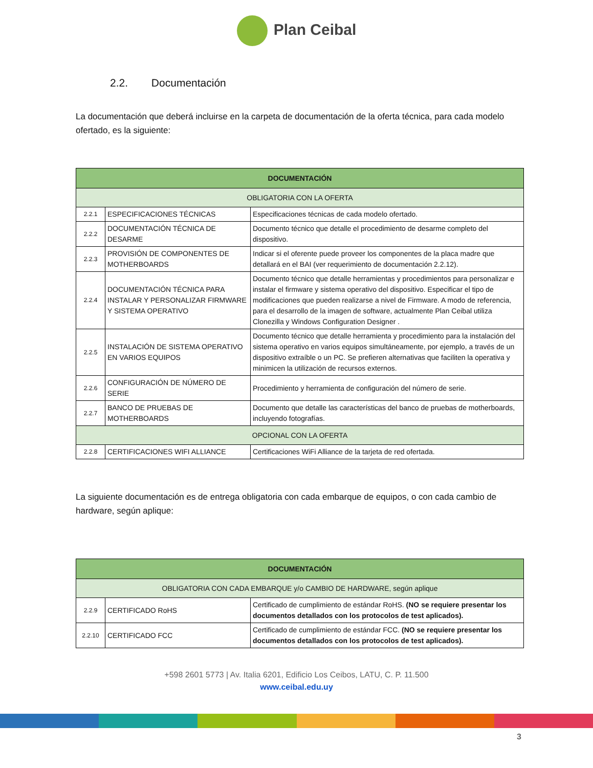Plan Ceibal
2.2. Documentación
La documentación que deberá incluirse en la carpeta de documentación de la oferta técnica, para cada modelo ofertado, es la siguiente:
| DOCUMENTACIÓN | | |
| --- | --- | --- |
| OBLIGATORIA CON LA OFERTA | | |
| 2.2.1 | ESPECIFICACIONES TÉCNICAS | Especificaciones técnicas de cada modelo ofertado. |
| 2.2.2 | DOCUMENTACIÓN TÉCNICA DE DESARME | Documento técnico que detalle el procedimiento de desarme completo del dispositivo. |
| 2.2.3 | PROVISIÓN DE COMPONENTES DE MOTHERBOARDS | Indicar si el oferente puede proveer los componentes de la placa madre que detallará en el BAI (ver requerimiento de documentación 2.2.12). |
| 2.2.4 | DOCUMENTACIÓN TÉCNICA PARA INSTALAR Y PERSONALIZAR FIRMWARE Y SISTEMA OPERATIVO | Documento técnico que detalle herramientas y procedimientos para personalizar e instalar el firmware y sistema operativo del dispositivo. Especificar el tipo de modificaciones que pueden realizarse a nivel de Firmware. A modo de referencia, para el desarrollo de la imagen de software, actualmente Plan Ceibal utiliza Clonezilla y Windows Configuration Designer . |
| 2.2.5 | INSTALACIÓN DE SISTEMA OPERATIVO EN VARIOS EQUIPOS | Documento técnico que detalle herramienta y procedimiento para la instalación del sistema operativo en varios equipos simultáneamente, por ejemplo, a través de un dispositivo extraíble o un PC. Se prefieren alternativas que faciliten la operativa y minimicen la utilización de recursos externos. |
| 2.2.6 | CONFIGURACIÓN DE NÚMERO DE SERIE | Procedimiento y herramienta de configuración del número de serie. |
| 2.2.7 | BANCO DE PRUEBAS DE MOTHERBOARDS | Documento que detalle las características del banco de pruebas de motherboards, incluyendo fotografías. |
| OPCIONAL CON LA OFERTA | | |
| 2.2.8 | CERTIFICACIONES WIFI ALLIANCE | Certificaciones WiFi Alliance de la tarjeta de red ofertada. |
La siguiente documentación es de entrega obligatoria con cada embarque de equipos, o con cada cambio de hardware, según aplique:
| DOCUMENTACIÓN | | |
| --- | --- | --- |
| OBLIGATORIA CON CADA EMBARQUE y/o CAMBIO DE HARDWARE, según aplique | | |
| 2.2.9 | CERTIFICADO RoHS | Certificado de cumplimiento de estándar RoHS. (NO se requiere presentar los documentos detallados con los protocolos de test aplicados). |
| 2.2.10 | CERTIFICADO FCC | Certificado de cumplimiento de estándar FCC. (NO se requiere presentar los documentos detallados con los protocolos de test aplicados). |
+598 2601 5773 | Av. Italia 6201, Edificio Los Ceibos, LATU, C. P. 11.500
www.ceibal.edu.uy
3